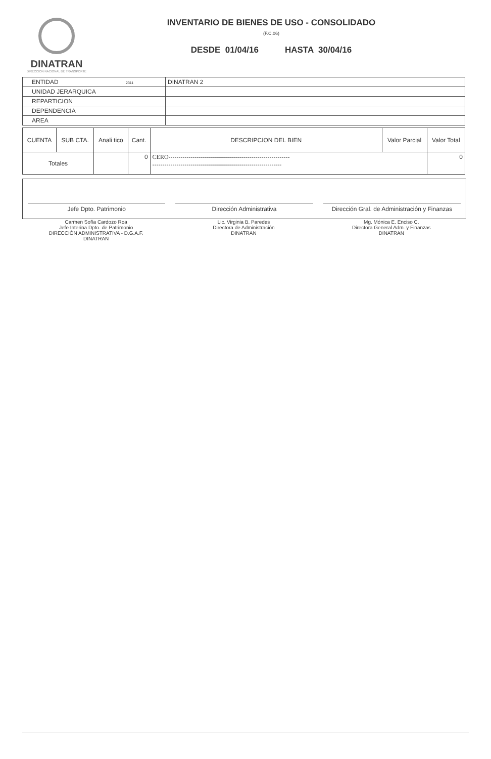DINATRAN
DIRECCION NACIONAL DE TRANSPORTE
INVENTARIO DE BIENES DE USO - CONSOLIDADO
(F.C.06)
DESDE 01/04/16 HASTA 30/04/16
| ENTIDAD 2311 | DINATRAN 2 |
| UNIDAD JERARQUICA | |
| REPARTICION | |
| DEPENDENCIA | |
| AREA | |
| CUENTA | SUB CTA. | Anali tico | Cant. | DESCRIPCION DEL BIEN | Valor Parcial | Valor Total |
| --- | --- | --- | --- | --- | --- | --- |
| Totales | | | 0 | CERO------------------------------------------------------------ ---------------------------------------------------------------- | | 0 |
Jefe Dpto. Patrimonio
Dirección Administrativa
Dirección Gral. de Administración y Finanzas
Carmen Sofía Cardozo Roa
Jefe Interina Dpto. de Patrimonio
DIRECCIÓN ADMINISTRATIVA - D.G.A.F.
DINATRAN
Lic. Virginia B. Paredes
Directora de Administración
DINATRAN
Mg. Mónica E. Enciso C.
Directora General Adm. y Finanzas
DINATRAN